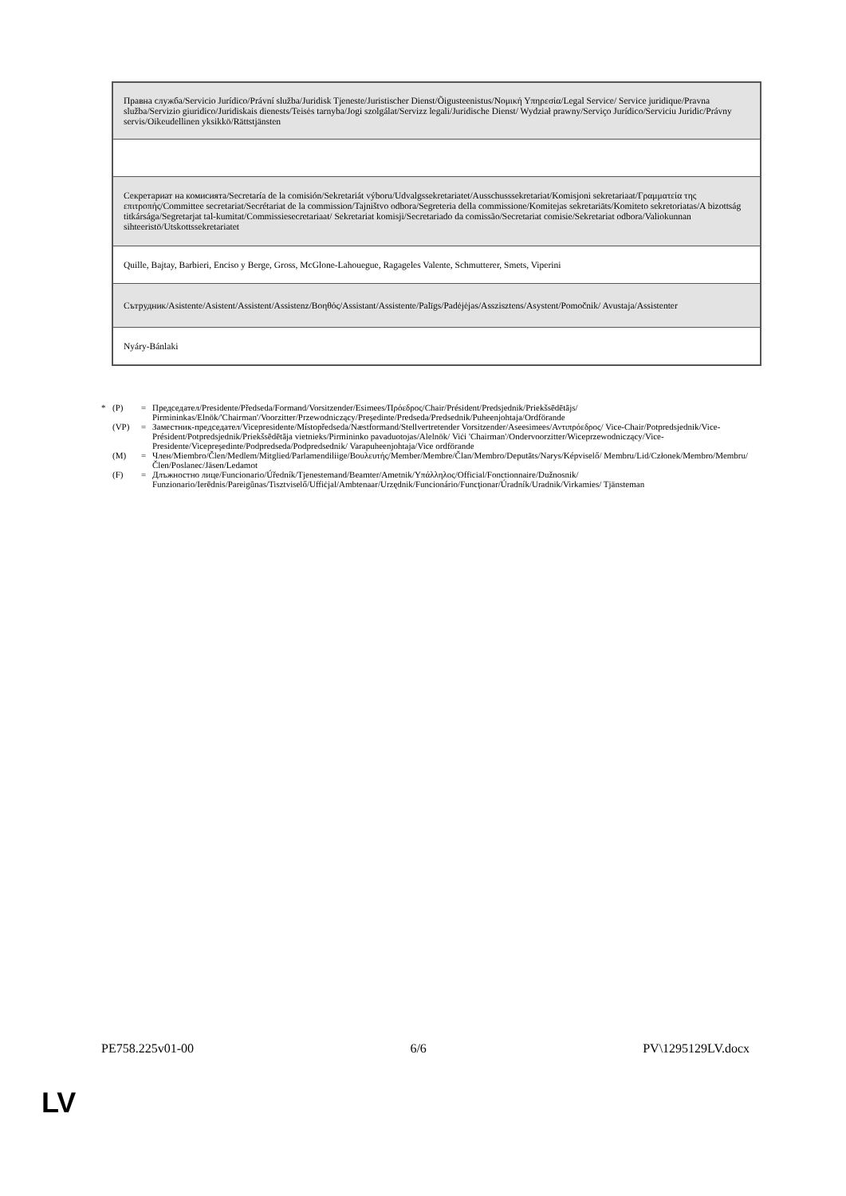| Правна служба/Servicio Jurídico/Právní služba/Juridisk Tjeneste/Juristischer Dienst/Õigusteenistus/Νομική Υπηρεσία/Legal Service/ Service juridique/Pravna služba/Servizio giuridico/Juridiskais dienests/Teisės tarnyba/Jogi szolgálat/Servizz legali/Juridische Dienst/ Wydział prawny/Serviço Jurídico/Serviciu Juridic/Právny servis/Oikeudellinen yksikkö/Rättstjänsten |
| Секретариат на комисията/Secretaría de la comisión/Sekretariát výboru/Udvalgssekretariatet/Ausschusssekretariat/Komisjoni sekretariaat/Γραμματεία της επιτροπής/Committee secretariat/Secrétariat de la commission/Tajništvo odbora/Segreteria della commissione/Komitejas sekretariāts/Komiteto sekretoriatas/A bizottság titkársága/Segretarjat tal-kumitat/Commissiesecretariaat/ Sekretariat komisji/Secretariado da comissão/Secretariat comisie/Sekretariat odbora/Valiokunnan sihteeristö/Utskottssekretariatet |
| Quille, Bajtay, Barbieri, Enciso y Berge, Gross, McGlone-Lahouegue, Ragageles Valente, Schmutterer, Smets, Viperini |
| Сътрудник/Asistente/Asistent/Assistent/Assistenz/Βοηθός/Assistant/Assistente/Palīgs/Padėjėjas/Asszisztens/Asystent/Pomočnik/ Avustaja/Assistenter |
| Nyáry-Bánlaki |
* (P) = Председател/Presidente/Předseda/Formand/Vorsitzender/Esimees/Πρόεδρος/Chair/Président/Predsjednik/Priekšsēdētājs/ Pirmininkas/Elnök/'Chairman'/Voorzitter/Przewodniczący/Preşedinte/Predseda/Predsednik/Puheenjohtaja/Ordförande
(VP) = Заместник-председател/Vicepresidente/Místopředseda/Næstformand/Stellvertretender Vorsitzender/Aseesimees/Αντιπρόεδρος/ Vice-Chair/Potpredsjednik/Vice-Président/Potpredsjednik/Priekšsēdētāja vietnieks/Pirmininko pavaduotojas/Alelnök/ Viċi 'Chairman'/Ondervoorzitter/Wiceprzewodniczący/Vice-Presidente/Vicepreşedinte/Podpredseda/Podpredsednik/ Varapuheenjohtaja/Vice ordförande
(M) = Член/Miembro/Člen/Medlem/Mitglied/Parlamendiliige/Βουλευτής/Member/Membre/Član/Membro/Deputāts/Narys/Képviselő/ Membru/Lid/Członek/Membro/Membru/Člen/Poslanec/Jäsen/Ledamot
(F) = Длъжностно лице/Funcionario/Úředník/Tjenestemand/Beamter/Ametnik/Υπάλληλος/Official/Fonctionnaire/Dužnosnik/ Funzionario/Ierēdnis/Pareigūnas/Tisztviselő/Uffiċjal/Ambtenaar/Urzędnik/Funcionário/Funcţionar/Úradník/Uradnik/Virkamies/ Tjänsteman
PE758.225v01-00 6/6 PV\1295129LV.docx
LV